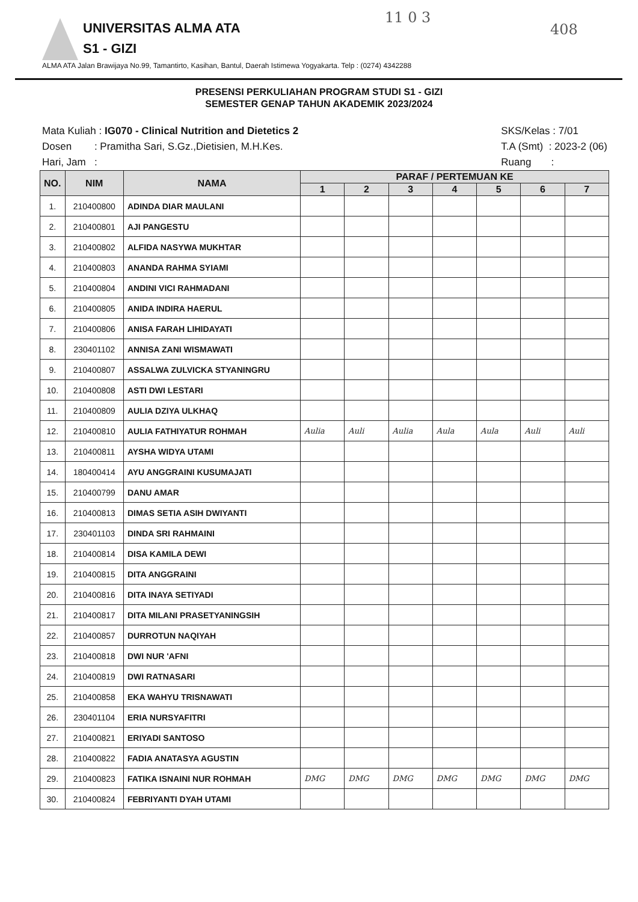UNIVERSITAS ALMA ATA
S1 - GIZI
ALMA ATA Jalan Brawijaya No.99, Tamantirto, Kasihan, Bantul, Daerah Istimewa Yogyakarta. Telp : (0274) 4342288
11 0 3
408
PRESENSI PERKULIAHAN PROGRAM STUDI S1 - GIZI
SEMESTER GENAP TAHUN AKADEMIK 2023/2024
Mata Kuliah : IG070 - Clinical Nutrition and Dietetics 2
Dosen : Pramitha Sari, S.Gz.,Dietisien, M.H.Kes.
Hari, Jam :
SKS/Kelas : 7/01
T.A (Smt) : 2023-2 (06)
Ruang :
| NO. | NIM | NAMA | PARAF / PERTEMUAN KE | | | | | | |
| --- | --- | --- | --- | --- | --- | --- | --- | --- | --- |
| | | | 1 | 2 | 3 | 4 | 5 | 6 | 7 |
| 1. | 210400800 | ADINDA DIAR MAULANI | | | | | | | |
| 2. | 210400801 | AJI PANGESTU | | | | | | | |
| 3. | 210400802 | ALFIDA NASYWA MUKHTAR | | | | | | | |
| 4. | 210400803 | ANANDA RAHMA SYIAMI | | | | | | | |
| 5. | 210400804 | ANDINI VICI RAHMADANI | | | | | | | |
| 6. | 210400805 | ANIDA INDIRA HAERUL | | | | | | | |
| 7. | 210400806 | ANISA FARAH LIHIDAYATI | | | | | | | |
| 8. | 230401102 | ANNISA ZANI WISMAWATI | | | | | | | |
| 9. | 210400807 | ASSALWA ZULVICKA STYANINGRU | | | | | | | |
| 10. | 210400808 | ASTI DWI LESTARI | | | | | | | |
| 11. | 210400809 | AULIA DZIYA ULKHAQ | | | | | | | |
| 12. | 210400810 | AULIA FATHIYATUR ROHMAH | Aulia | Auli | Aulia | Aula | Aula | Auli | Auli |
| 13. | 210400811 | AYSHA WIDYA UTAMI | | | | | | | |
| 14. | 180400414 | AYU ANGGRAINI KUSUMAJATI | | | | | | | |
| 15. | 210400799 | DANU AMAR | | | | | | | |
| 16. | 210400813 | DIMAS SETIA ASIH DWIYANTI | | | | | | | |
| 17. | 230401103 | DINDA SRI RAHMAINI | | | | | | | |
| 18. | 210400814 | DISA KAMILA DEWI | | | | | | | |
| 19. | 210400815 | DITA ANGGRAINI | | | | | | | |
| 20. | 210400816 | DITA INAYA SETIYADI | | | | | | | |
| 21. | 210400817 | DITA MILANI PRASETYANINGSIH | | | | | | | |
| 22. | 210400857 | DURROTUN NAQIYAH | | | | | | | |
| 23. | 210400818 | DWI NUR 'AFNI | | | | | | | |
| 24. | 210400819 | DWI RATNASARI | | | | | | | |
| 25. | 210400858 | EKA WAHYU TRISNAWATI | | | | | | | |
| 26. | 230401104 | ERIA NURSYAFITRI | | | | | | | |
| 27. | 210400821 | ERIYADI SANTOSO | | | | | | | |
| 28. | 210400822 | FADIA ANATASYA AGUSTIN | | | | | | | |
| 29. | 210400823 | FATIKA ISNAINI NUR ROHMAH | DMG | DMG | DMG | DMG | DMG | DMG | DMG |
| 30. | 210400824 | FEBRIYANTI DYAH UTAMI | | | | | | | |